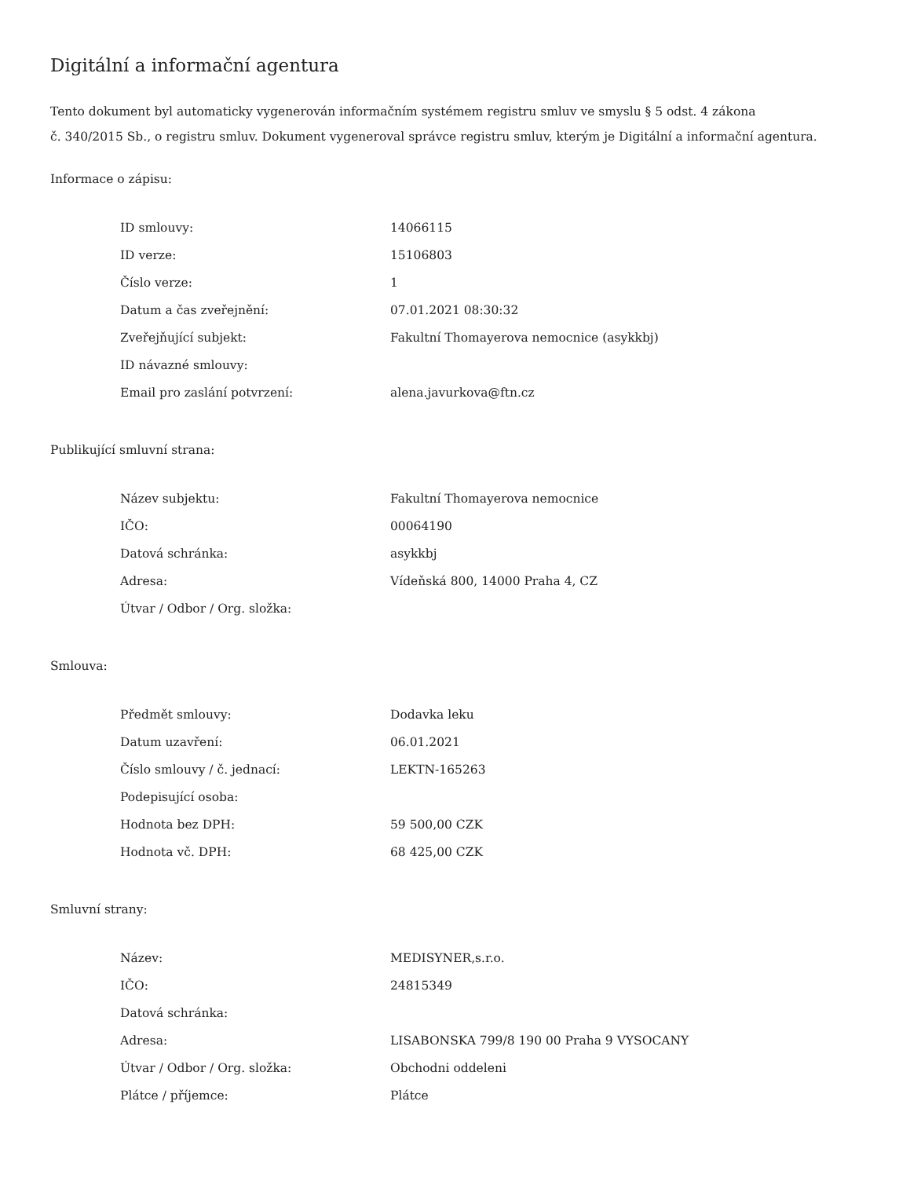Digitální a informační agentura
Tento dokument byl automaticky vygenerován informačním systémem registru smluv ve smyslu § 5 odst. 4 zákona
č. 340/2015 Sb., o registru smluv. Dokument vygeneroval správce registru smluv, kterým je Digitální a informační agentura.
Informace o zápisu:
| ID smlouvy: | 14066115 |
| ID verze: | 15106803 |
| Číslo verze: | 1 |
| Datum a čas zveřejnění: | 07.01.2021 08:30:32 |
| Zveřejňující subjekt: | Fakultní Thomayerova nemocnice (asykkbj) |
| ID návazné smlouvy: | |
| Email pro zaslání potvrzení: | alena.javurkova@ftn.cz |
Publikující smluvní strana:
| Název subjektu: | Fakultní Thomayerova nemocnice |
| IČO: | 00064190 |
| Datová schránka: | asykkbj |
| Adresa: | Vídeňská 800, 14000 Praha 4, CZ |
| Útvar / Odbor / Org. složka: | |
Smlouva:
| Předmět smlouvy: | Dodavka leku |
| Datum uzavření: | 06.01.2021 |
| Číslo smlouvy / č. jednací: | LEKTN-165263 |
| Podepisující osoba: | |
| Hodnota bez DPH: | 59 500,00 CZK |
| Hodnota vč. DPH: | 68 425,00 CZK |
Smluvní strany:
| Název: | MEDISYNER,s.r.o. |
| IČO: | 24815349 |
| Datová schránka: | |
| Adresa: | LISABONSKA 799/8 190 00 Praha 9 VYSOCANY |
| Útvar / Odbor / Org. složka: | Obchodni oddeleni |
| Plátce / příjemce: | Plátce |